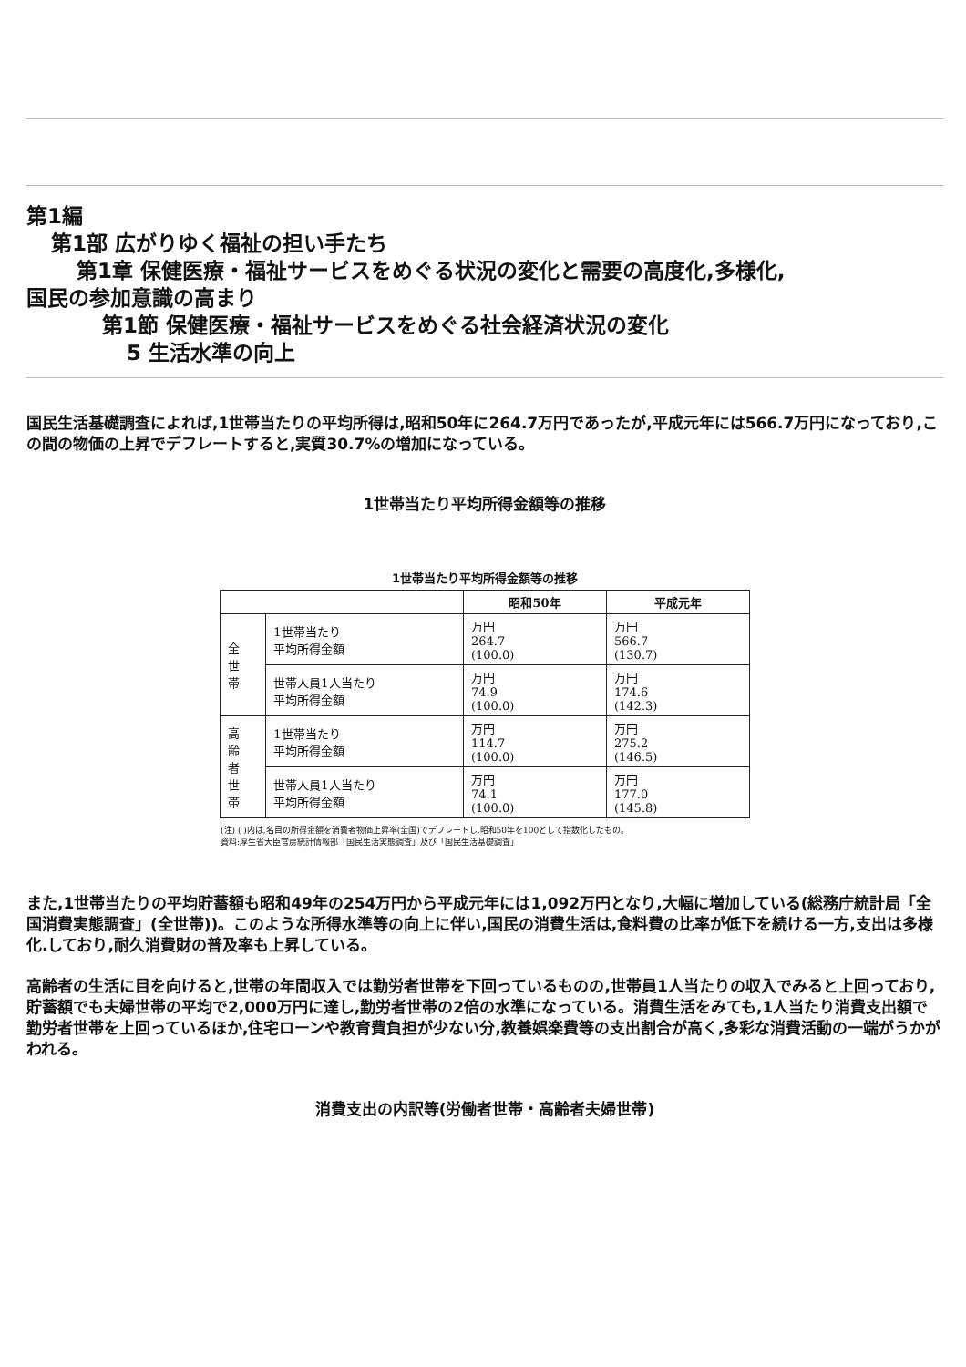第1編
第1部 広がりゆく福祉の担い手たち
第1章 保健医療・福祉サービスをめぐる状況の変化と需要の高度化,多様化,
国民の参加意識の高まり
第1節 保健医療・福祉サービスをめぐる社会経済状況の変化
5 生活水準の向上
国民生活基礎調査によれば,1世帯当たりの平均所得は,昭和50年に264.7万円であったが,平成元年には566.7万円になっており,この間の物価の上昇でデフレートすると,実質30.7%の増加になっている。
1世帯当たり平均所得金額等の推移
1世帯当たり平均所得金額等の推移
| | | 昭和50年 | 平成元年 |
| --- | --- | --- | --- |
| 全 世 帯 | 1世帯当たり 平均所得金額 | 万円 264.7 (100.0) | 万円 566.7 (130.7) |
| | 世帯人員1人当たり 平均所得金額 | 万円 74.9 (100.0) | 万円 174.6 (142.3) |
| 高 齢 者 世 帯 | 1世帯当たり 平均所得金額 | 万円 114.7 (100.0) | 万円 275.2 (146.5) |
| | 世帯人員1人当たり 平均所得金額 | 万円 74.1 (100.0) | 万円 177.0 (145.8) |
(注) ( )内は,名目の所得金額を消費者物価上昇率(全国)でデフレートし,昭和50年を100として指数化したもの。
資料:厚生省大臣官房統計情報部「国民生活実態調査」及び「国民生活基礎調査」
また,1世帯当たりの平均貯蓄額も昭和49年の254万円から平成元年には1,092万円となり,大幅に増加している(総務庁統計局「全国消費実態調査」(全世帯))。このような所得水準等の向上に伴い,国民の消費生活は,食料費の比率が低下を続ける一方,支出は多様化.しており,耐久消費財の普及率も上昇している。
高齢者の生活に目を向けると,世帯の年間収入では勤労者世帯を下回っているものの,世帯員1人当たりの収入でみると上回っており,貯蓄額でも夫婦世帯の平均で2,000万円に達し,勤労者世帯の2倍の水準になっている。消費生活をみても,1人当たり消費支出額で勤労者世帯を上回っているほか,住宅ローンや教育費負担が少ない分,教養娯楽費等の支出割合が高く,多彩な消費活動の一端がうかがわれる。
消費支出の内訳等(労働者世帯・高齢者夫婦世帯)